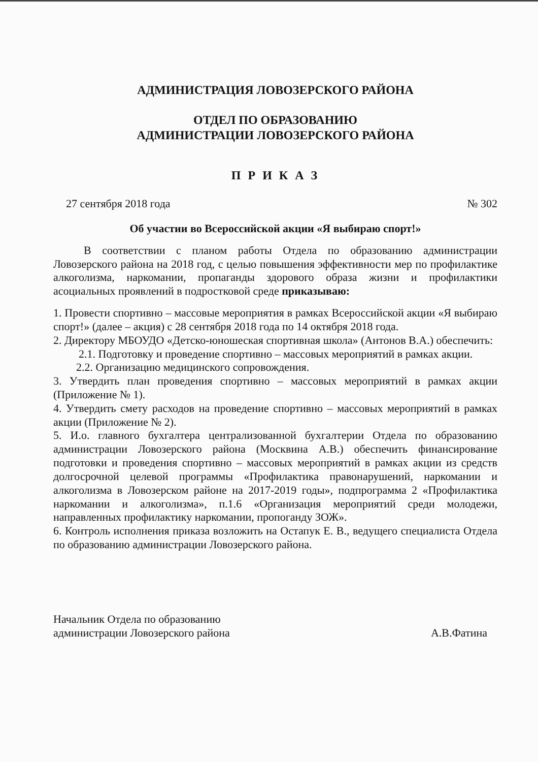АДМИНИСТРАЦИЯ ЛОВОЗЕРСКОГО РАЙОНА
ОТДЕЛ ПО ОБРАЗОВАНИЮ
АДМИНИСТРАЦИИ ЛОВОЗЕРСКОГО РАЙОНА
П Р И К А З
27 сентября 2018 года № 302
Об участии во Всероссийской акции «Я выбираю спорт!»
В соответствии с планом работы Отдела по образованию администрации Ловозерского района на 2018 год, с целью повышения эффективности мер по профилактике алкоголизма, наркомании, пропаганды здорового образа жизни и профилактики асоциальных проявлений в подростковой среде приказываю:
1. Провести спортивно – массовые мероприятия в рамках Всероссийской акции «Я выбираю спорт!» (далее – акция) с 28 сентября 2018 года по 14 октября 2018 года.
2. Директору МБОУДО «Детско-юношеская спортивная школа» (Антонов В.А.) обеспечить:
2.1. Подготовку и проведение спортивно – массовых мероприятий в рамках акции.
2.2. Организацию медицинского сопровождения.
3. Утвердить план проведения спортивно – массовых мероприятий в рамках акции (Приложение № 1).
4. Утвердить смету расходов на проведение спортивно – массовых мероприятий в рамках акции (Приложение № 2).
5. И.о. главного бухгалтера централизованной бухгалтерии Отдела по образованию администрации Ловозерского района (Москвина А.В.) обеспечить финансирование подготовки и проведения спортивно – массовых мероприятий в рамках акции из средств долгосрочной целевой программы «Профилактика правонарушений, наркомании и алкоголизма в Ловозерском районе на 2017-2019 годы», подпрограмма 2 «Профилактика наркомании и алкоголизма», п.1.6 «Организация мероприятий среди молодежи, направленных профилактику наркомании, пропоганду ЗОЖ».
6. Контроль исполнения приказа возложить на Остапук Е. В., ведущего специалиста Отдела по образованию администрации Ловозерского района.
Начальник Отдела по образованию
администрации Ловозерского района А.В.Фатина